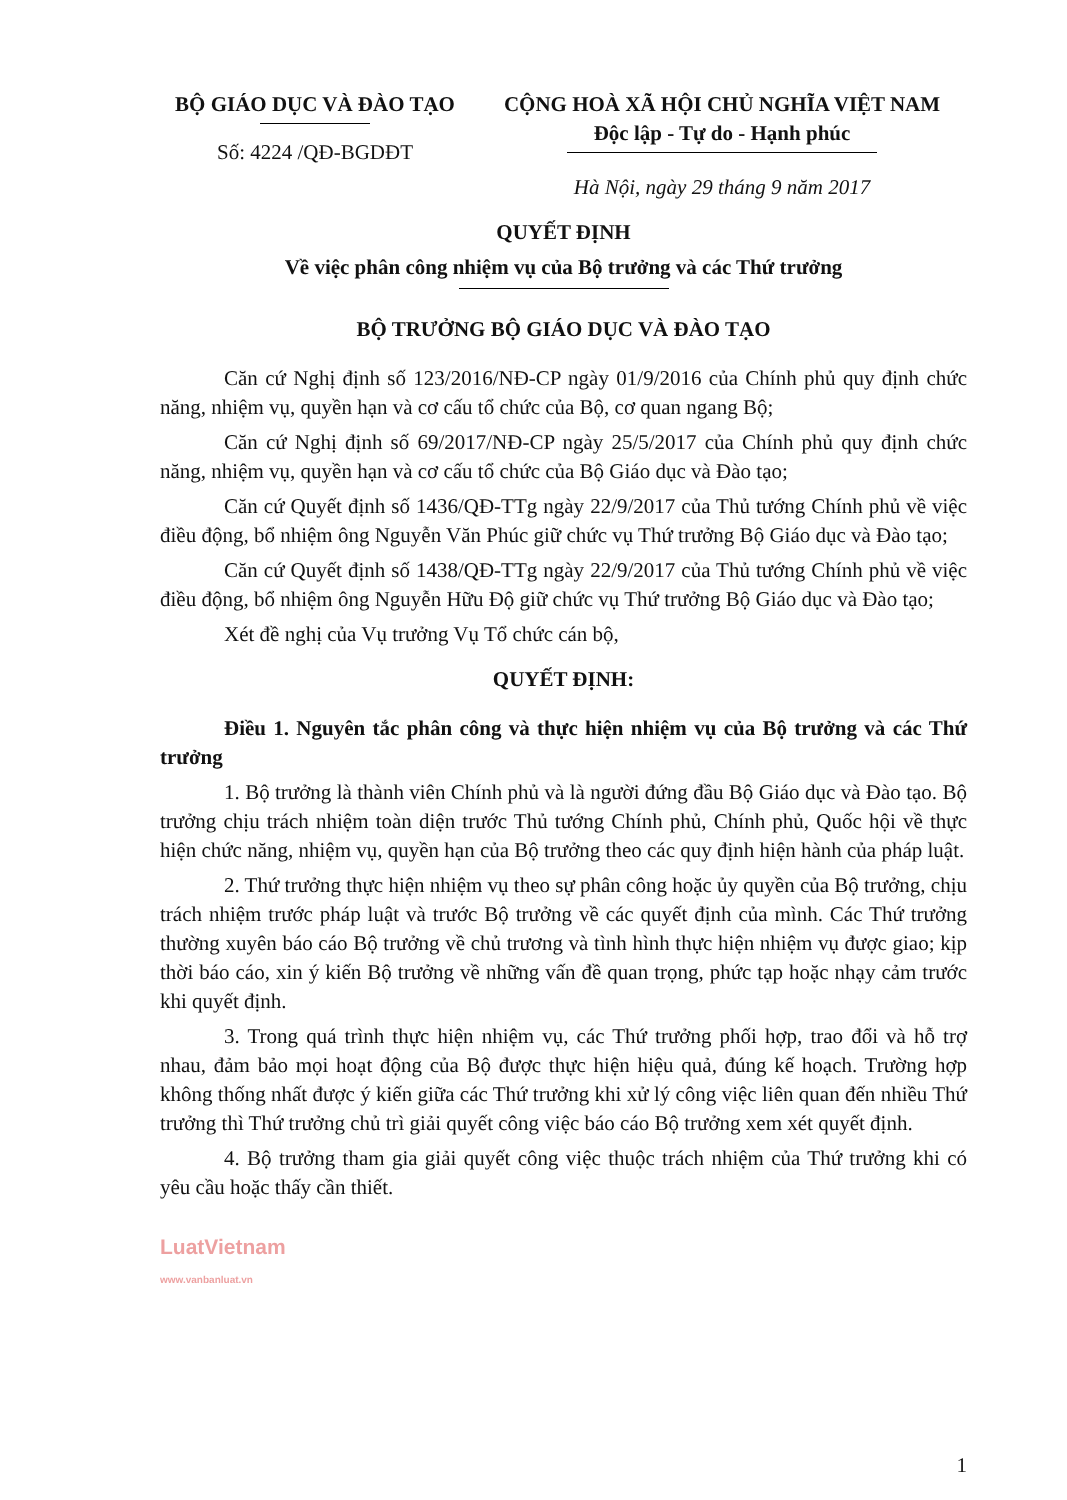BỘ GIÁO DỤC VÀ ĐÀO TẠO
Số: 4224 /QĐ-BGDĐT
CỘNG HOÀ XÃ HỘI CHỦ NGHĨA VIỆT NAM
Độc lập - Tự do - Hạnh phúc
Hà Nội, ngày 29 tháng 9 năm 2017
QUYẾT ĐỊNH
Về việc phân công nhiệm vụ của Bộ trưởng và các Thứ trưởng
BỘ TRƯỞNG BỘ GIÁO DỤC VÀ ĐÀO TẠO
Căn cứ Nghị định số 123/2016/NĐ-CP ngày 01/9/2016 của Chính phủ quy định chức năng, nhiệm vụ, quyền hạn và cơ cấu tổ chức của Bộ, cơ quan ngang Bộ;
Căn cứ Nghị định số 69/2017/NĐ-CP ngày 25/5/2017 của Chính phủ quy định chức năng, nhiệm vụ, quyền hạn và cơ cấu tổ chức của Bộ Giáo dục và Đào tạo;
Căn cứ Quyết định số 1436/QĐ-TTg ngày 22/9/2017 của Thủ tướng Chính phủ về việc điều động, bổ nhiệm ông Nguyễn Văn Phúc giữ chức vụ Thứ trưởng Bộ Giáo dục và Đào tạo;
Căn cứ Quyết định số 1438/QĐ-TTg ngày 22/9/2017 của Thủ tướng Chính phủ về việc điều động, bổ nhiệm ông Nguyễn Hữu Độ giữ chức vụ Thứ trưởng Bộ Giáo dục và Đào tạo;
Xét đề nghị của Vụ trưởng Vụ Tổ chức cán bộ,
QUYẾT ĐỊNH:
Điều 1. Nguyên tắc phân công và thực hiện nhiệm vụ của Bộ trưởng và các Thứ trưởng
1. Bộ trưởng là thành viên Chính phủ và là người đứng đầu Bộ Giáo dục và Đào tạo. Bộ trưởng chịu trách nhiệm toàn diện trước Thủ tướng Chính phủ, Chính phủ, Quốc hội về thực hiện chức năng, nhiệm vụ, quyền hạn của Bộ trưởng theo các quy định hiện hành của pháp luật.
2. Thứ trưởng thực hiện nhiệm vụ theo sự phân công hoặc ủy quyền của Bộ trưởng, chịu trách nhiệm trước pháp luật và trước Bộ trưởng về các quyết định của mình. Các Thứ trưởng thường xuyên báo cáo Bộ trưởng về chủ trương và tình hình thực hiện nhiệm vụ được giao; kịp thời báo cáo, xin ý kiến Bộ trưởng về những vấn đề quan trọng, phức tạp hoặc nhạy cảm trước khi quyết định.
3. Trong quá trình thực hiện nhiệm vụ, các Thứ trưởng phối hợp, trao đổi và hỗ trợ nhau, đảm bảo mọi hoạt động của Bộ được thực hiện hiệu quả, đúng kế hoạch. Trường hợp không thống nhất được ý kiến giữa các Thứ trưởng khi xử lý công việc liên quan đến nhiều Thứ trưởng thì Thứ trưởng chủ trì giải quyết công việc báo cáo Bộ trưởng xem xét quyết định.
4. Bộ trưởng tham gia giải quyết công việc thuộc trách nhiệm của Thứ trưởng khi có yêu cầu hoặc thấy cần thiết.
LuatVietnam
www.vanbanluat.vn
1